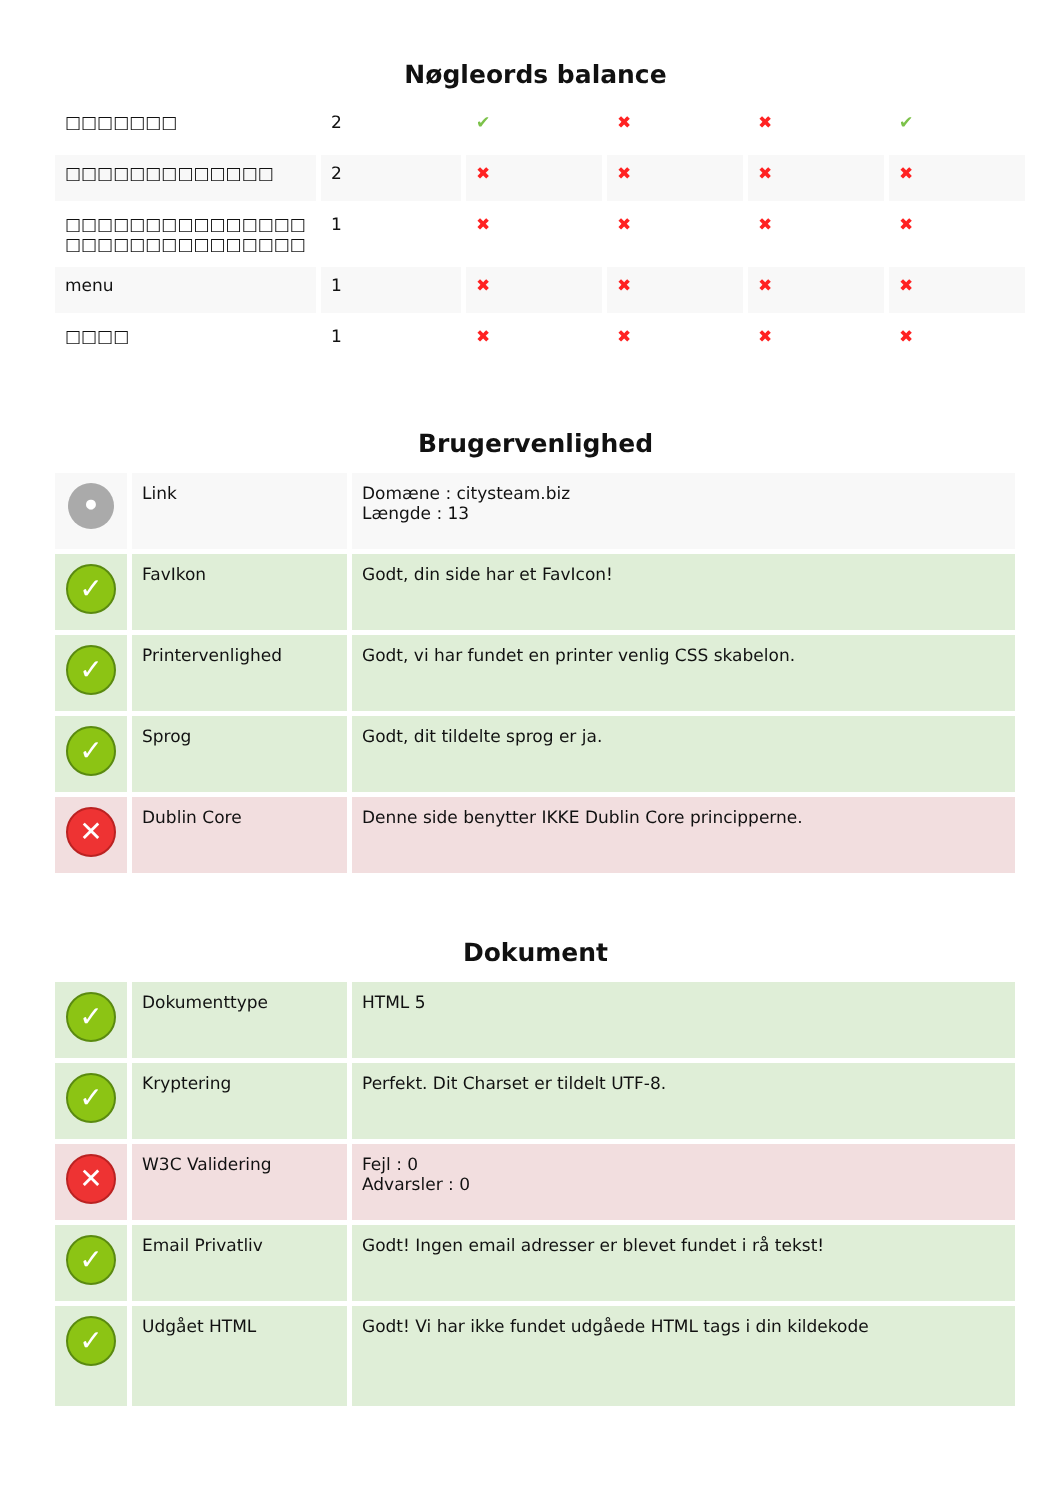Nøgleords balance
| □□□□□□□ | 2 | ✔ | ✖ | ✖ | ✔ |
| □□□□□□□□□□□□□ | 2 | ✖ | ✖ | ✖ | ✖ |
| □□□□□□□□□□□□□□□ □□□□□□□□□□□□□□□ | 1 | ✖ | ✖ | ✖ | ✖ |
| menu | 1 | ✖ | ✖ | ✖ | ✖ |
| □□□□ | 1 | ✖ | ✖ | ✖ | ✖ |
Brugervenlighed
| • | Link | Domæne : citysteam.biz Længde : 13 |
| ✓ | FavIkon | Godt, din side har et FavIcon! |
| ✓ | Printervenlighed | Godt, vi har fundet en printer venlig CSS skabelon. |
| ✓ | Sprog | Godt, dit tildelte sprog er ja. |
| ✕ | Dublin Core | Denne side benytter IKKE Dublin Core principperne. |
Dokument
| ✓ | Dokumenttype | HTML 5 |
| ✓ | Kryptering | Perfekt. Dit Charset er tildelt UTF-8. |
| ✕ | W3C Validering | Fejl : 0 Advarsler : 0 |
| ✓ | Email Privatliv | Godt! Ingen email adresser er blevet fundet i rå tekst! |
| ✓ | Udgået HTML | Godt! Vi har ikke fundet udgåede HTML tags i din kildekode |